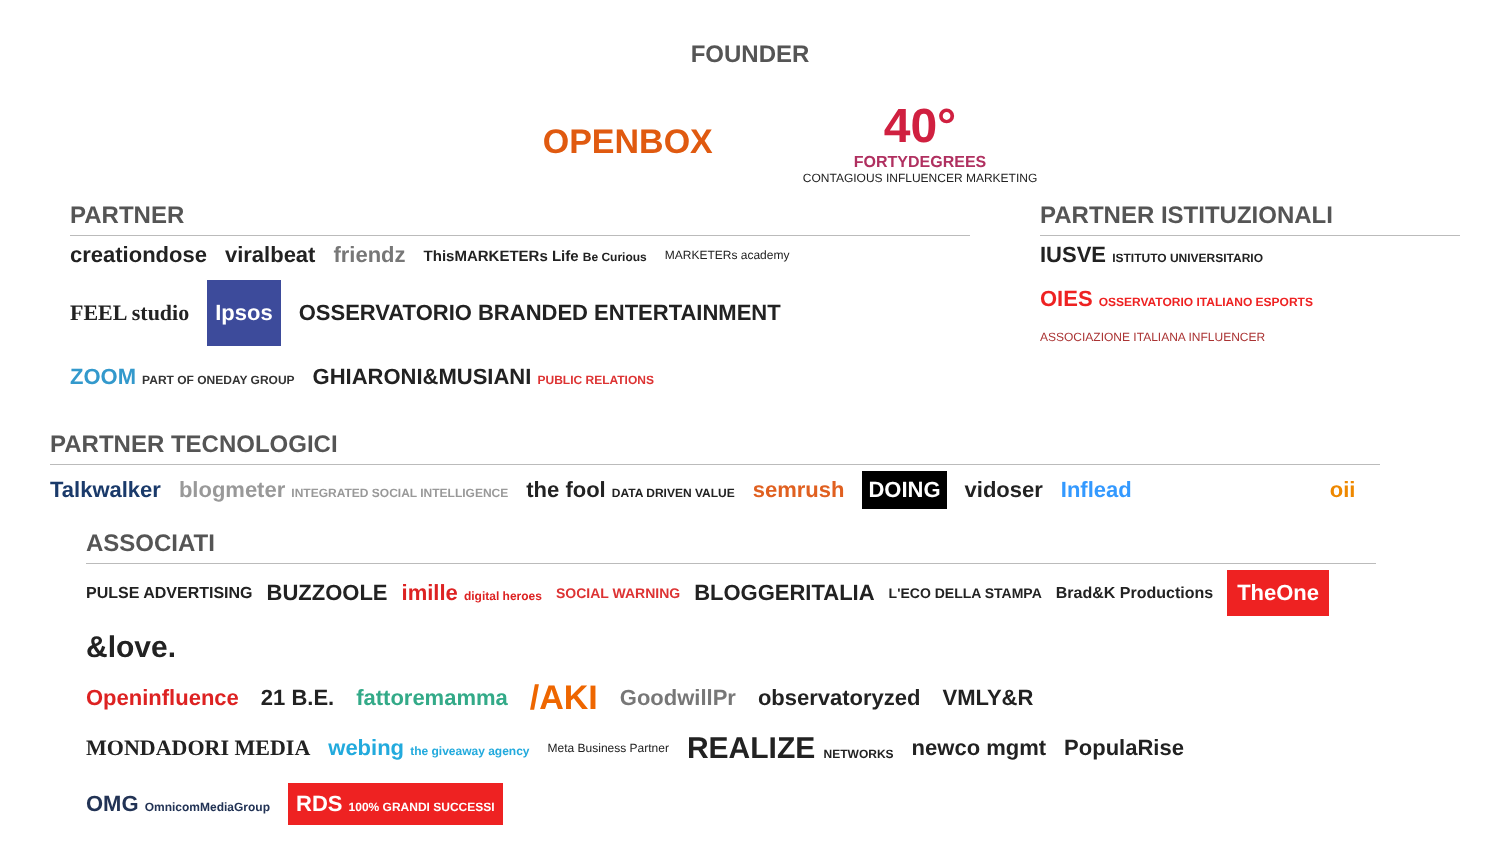FOUNDER
OPENBOX
40°
FORTYDEGREES
CONTAGIOUS INFLUENCER MARKETING
PARTNER
creationdose viralbeat friendz ThisMARKETERs Life Be Curious MARKETERs academy
FEEL studio Ipsos OSSERVATORIO BRANDED ENTERTAINMENT ZOOM PART OF ONEDAY GROUP GHIARONI&MUSIANI PUBLIC RELATIONS
PARTNER ISTITUZIONALI
IUSVE ISTITUTO UNIVERSITARIO OIES OSSERVATORIO ITALIANO ESPORTS ASSOCIAZIONE ITALIANA INFLUENCER
PARTNER TECNOLOGICI
Talkwalker blogmeter INTEGRATED SOCIAL INTELLIGENCE the fool DATA DRIVEN VALUE semrush DOING vidoser Inflead oii
ASSOCIATI
PULSE ADVERTISING BUZZOOLE imille digital heroes SOCIAL WARNING BLOGGERITALIA L'ECO DELLA STAMPA Brad&K Productions TheOne &love.
Openinfluence 21 B.E. fattoremamma /AKI GoodwillPr observatoryzed VMLY&R
MONDADORI MEDIA webing the giveaway agency Meta Business Partner REALIZE NETWORKS newco mgmt PopulaRise OMG OmnicomMediaGroup RDS 100% GRANDI SUCCESSI